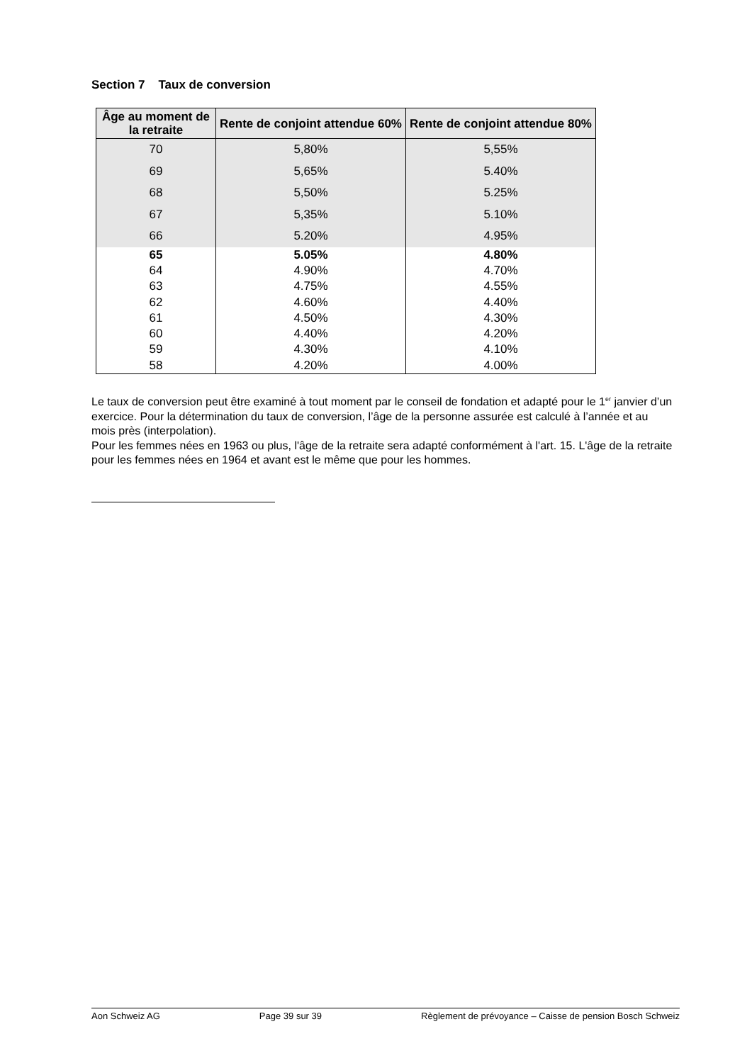Section 7 Taux de conversion
| Âge au moment de la retraite | Rente de conjoint attendue 60% | Rente de conjoint attendue 80% |
| --- | --- | --- |
| 70 | 5,80% | 5,55% |
| 69 | 5,65% | 5.40% |
| 68 | 5,50% | 5.25% |
| 67 | 5,35% | 5.10% |
| 66 | 5.20% | 4.95% |
| 65 | 5.05% | 4.80% |
| 64 | 4.90% | 4.70% |
| 63 | 4.75% | 4.55% |
| 62 | 4.60% | 4.40% |
| 61 | 4.50% | 4.30% |
| 60 | 4.40% | 4.20% |
| 59 | 4.30% | 4.10% |
| 58 | 4.20% | 4.00% |
Le taux de conversion peut être examiné à tout moment par le conseil de fondation et adapté pour le 1<sup>er</sup> janvier d’un exercice. Pour la détermination du taux de conversion, l’âge de la personne assurée est calculé à l’année et au mois près (interpolation).
Pour les femmes nées en 1963 ou plus, l'âge de la retraite sera adapté conformément à l'art. 15. L'âge de la retraite pour les femmes nées en 1964 et avant est le même que pour les hommes.
Aon Schweiz AG Page 39 sur 39 Règlement de prévoyance – Caisse de pension Bosch Schweiz